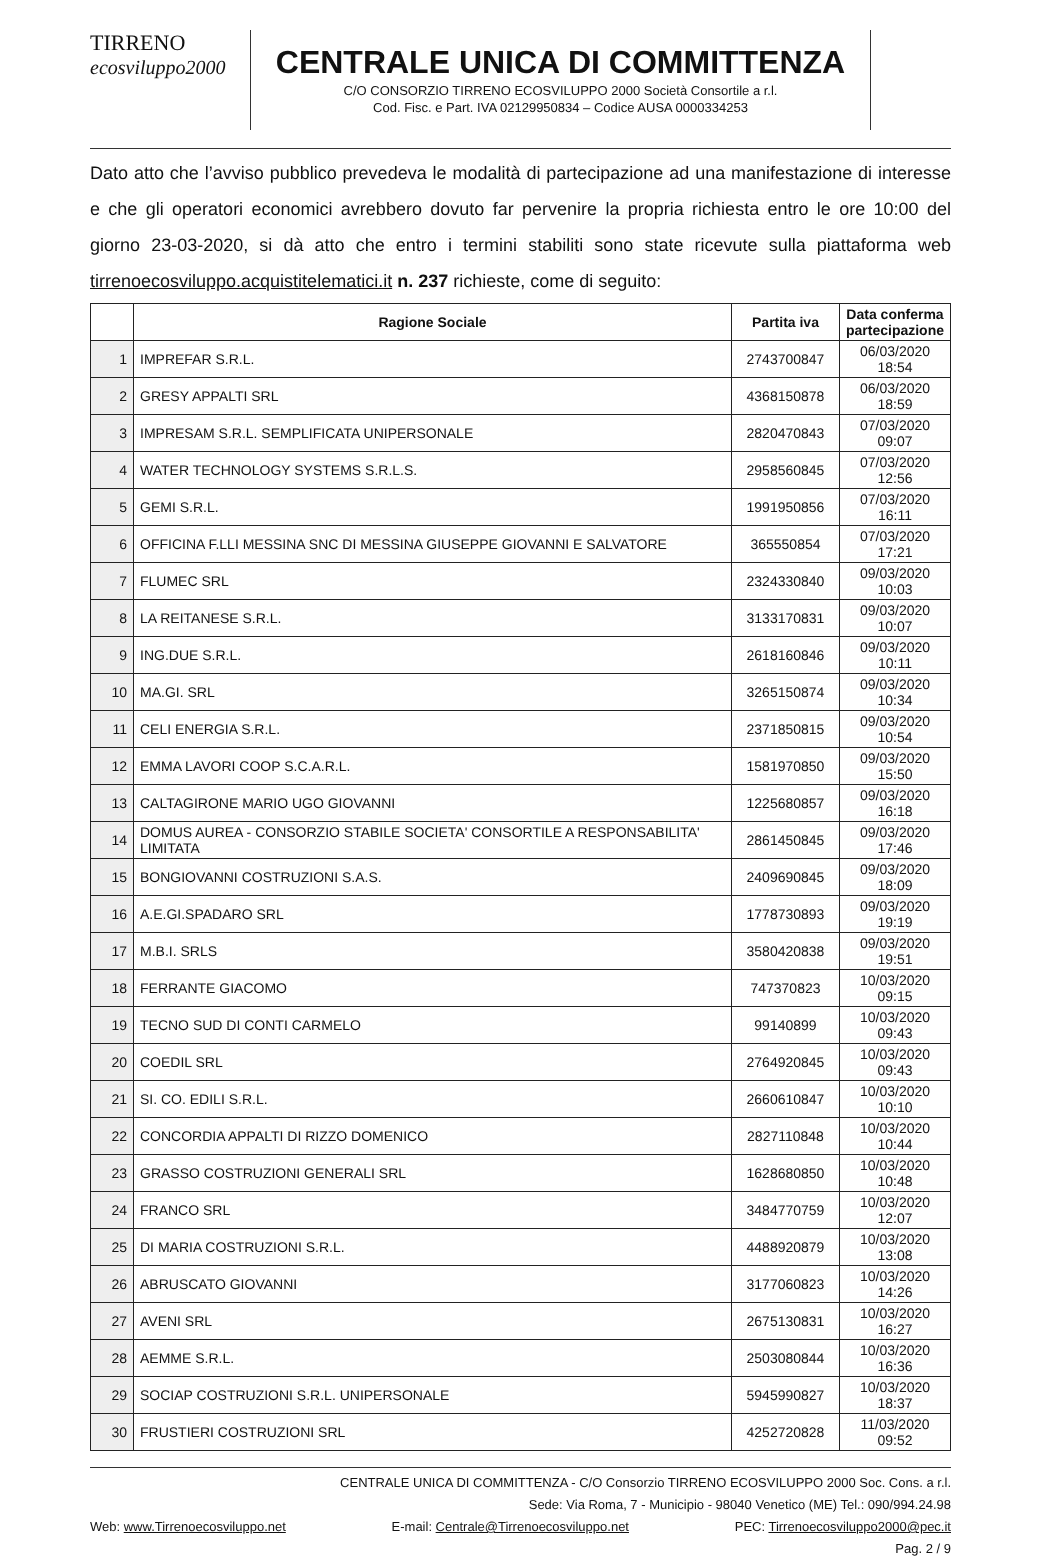TIRRENO
ecosviluppo2000
CENTRALE UNICA DI COMMITTENZA
C/O CONSORZIO TIRRENO ECOSVILUPPO 2000 Società Consortile a r.l.
Cod. Fisc. e Part. IVA 02129950834 – Codice AUSA 0000334253
Dato atto che l’avviso pubblico prevedeva le modalità di partecipazione ad una manifestazione di interesse e che gli operatori economici avrebbero dovuto far pervenire la propria richiesta entro le ore 10:00 del giorno 23-03-2020, si dà atto che entro i termini stabiliti sono state ricevute sulla piattaforma web tirrenoecosviluppo.acquistitelematici.it n. 237 richieste, come di seguito:
| | Ragione Sociale | Partita iva | Data conferma partecipazione |
| --- | --- | --- | --- |
| 1 | IMPREFAR S.R.L. | 2743700847 | 06/03/2020 18:54 |
| 2 | GRESY APPALTI SRL | 4368150878 | 06/03/2020 18:59 |
| 3 | IMPRESAM S.R.L. SEMPLIFICATA UNIPERSONALE | 2820470843 | 07/03/2020 09:07 |
| 4 | WATER TECHNOLOGY SYSTEMS S.R.L.S. | 2958560845 | 07/03/2020 12:56 |
| 5 | GEMI S.R.L. | 1991950856 | 07/03/2020 16:11 |
| 6 | OFFICINA F.LLI MESSINA SNC DI MESSINA GIUSEPPE GIOVANNI E SALVATORE | 365550854 | 07/03/2020 17:21 |
| 7 | FLUMEC SRL | 2324330840 | 09/03/2020 10:03 |
| 8 | LA REITANESE S.R.L. | 3133170831 | 09/03/2020 10:07 |
| 9 | ING.DUE S.R.L. | 2618160846 | 09/03/2020 10:11 |
| 10 | MA.GI. SRL | 3265150874 | 09/03/2020 10:34 |
| 11 | CELI ENERGIA S.R.L. | 2371850815 | 09/03/2020 10:54 |
| 12 | EMMA LAVORI COOP S.C.A.R.L. | 1581970850 | 09/03/2020 15:50 |
| 13 | CALTAGIRONE MARIO UGO GIOVANNI | 1225680857 | 09/03/2020 16:18 |
| 14 | DOMUS AUREA - CONSORZIO STABILE SOCIETA' CONSORTILE A RESPONSABILITA' LIMITATA | 2861450845 | 09/03/2020 17:46 |
| 15 | BONGIOVANNI COSTRUZIONI S.A.S. | 2409690845 | 09/03/2020 18:09 |
| 16 | A.E.GI.SPADARO SRL | 1778730893 | 09/03/2020 19:19 |
| 17 | M.B.I. SRLS | 3580420838 | 09/03/2020 19:51 |
| 18 | FERRANTE GIACOMO | 747370823 | 10/03/2020 09:15 |
| 19 | TECNO SUD DI CONTI CARMELO | 99140899 | 10/03/2020 09:43 |
| 20 | COEDIL SRL | 2764920845 | 10/03/2020 09:43 |
| 21 | SI. CO. EDILI S.R.L. | 2660610847 | 10/03/2020 10:10 |
| 22 | CONCORDIA APPALTI DI RIZZO DOMENICO | 2827110848 | 10/03/2020 10:44 |
| 23 | GRASSO COSTRUZIONI GENERALI SRL | 1628680850 | 10/03/2020 10:48 |
| 24 | FRANCO SRL | 3484770759 | 10/03/2020 12:07 |
| 25 | DI MARIA COSTRUZIONI S.R.L. | 4488920879 | 10/03/2020 13:08 |
| 26 | ABRUSCATO GIOVANNI | 3177060823 | 10/03/2020 14:26 |
| 27 | AVENI SRL | 2675130831 | 10/03/2020 16:27 |
| 28 | AEMME S.R.L. | 2503080844 | 10/03/2020 16:36 |
| 29 | SOCIAP COSTRUZIONI S.R.L. UNIPERSONALE | 5945990827 | 10/03/2020 18:37 |
| 30 | FRUSTIERI COSTRUZIONI SRL | 4252720828 | 11/03/2020 09:52 |
CENTRALE UNICA DI COMMITTENZA - C/O Consorzio TIRRENO ECOSVILUPPO 2000 Soc. Cons. a r.l.
Sede: Via Roma, 7 - Municipio - 98040 Venetico (ME) Tel.: 090/994.24.98
Web: www.Tirrenoecosviluppo.net E-mail: Centrale@Tirrenoecosviluppo.net PEC: Tirrenoecosviluppo2000@pec.it
Pag. 2 / 9